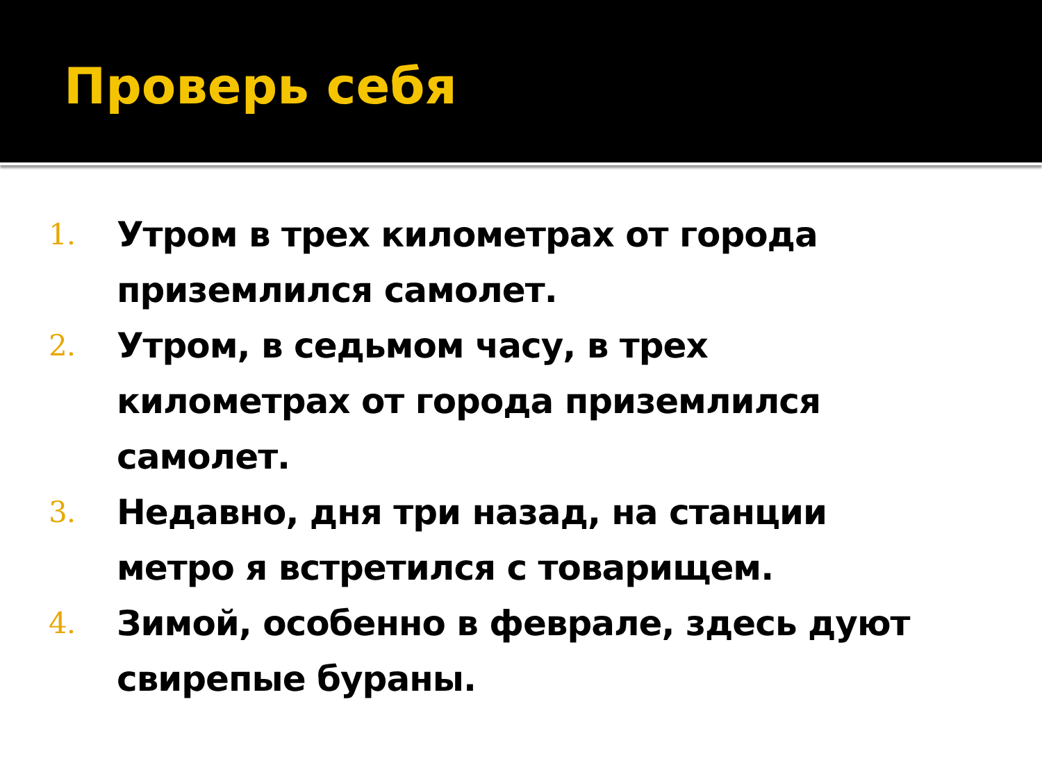Проверь себя
1. Утром в трех километрах от города приземлился самолет.
2. Утром, в седьмом часу, в трех километрах от города приземлился самолет.
3. Недавно, дня три назад, на станции метро я встретился с товарищем.
4. Зимой, особенно в феврале, здесь дуют свирепые бураны.